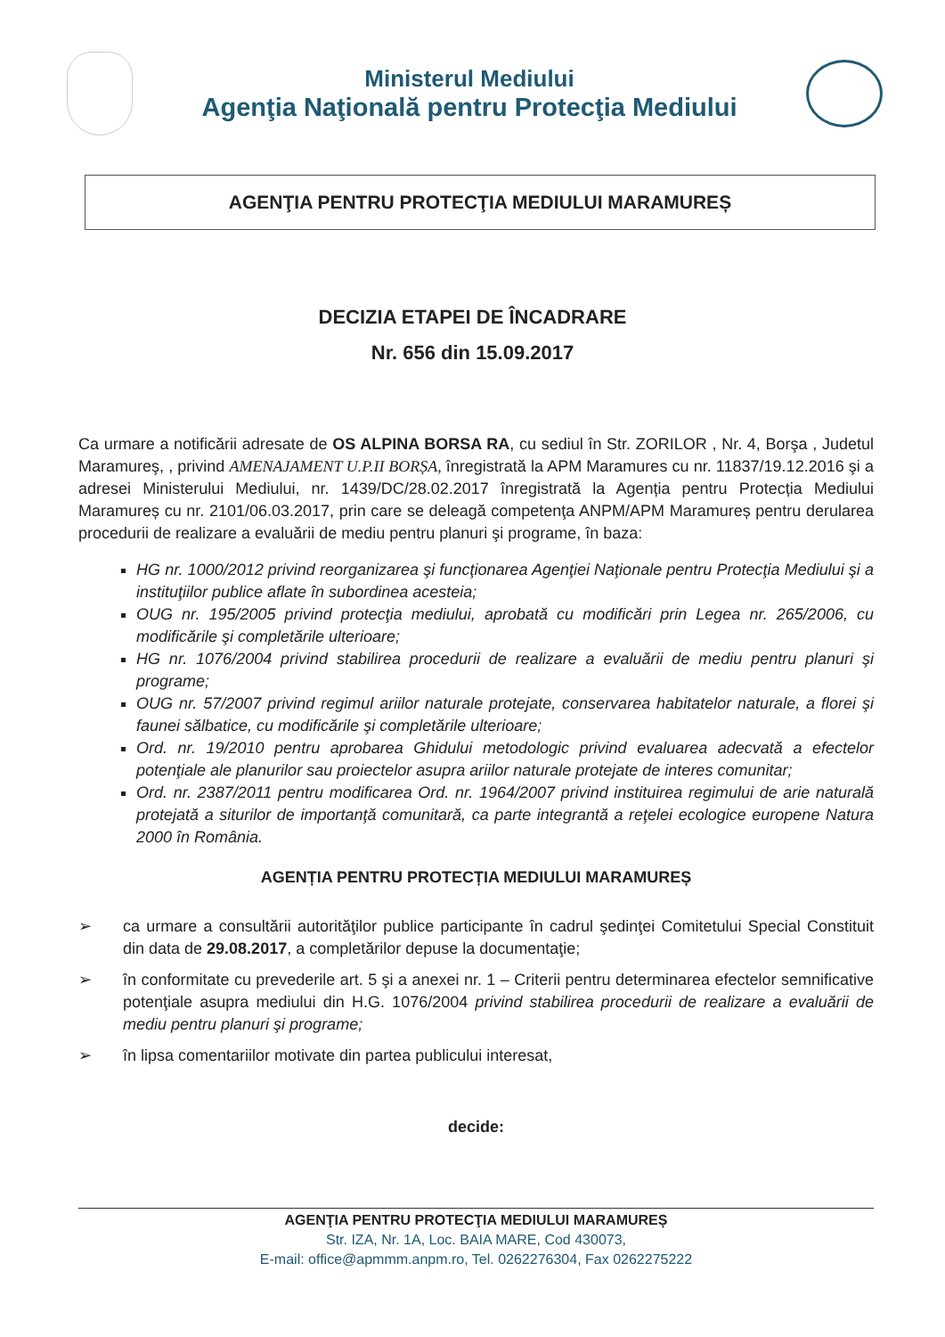Ministerul Mediului
Agenţia Naţională pentru Protecţia Mediului
AGENŢIA PENTRU PROTECŢIA MEDIULUI MARAMUREȘ
DECIZIA ETAPEI DE ÎNCADRARE
Nr. 656 din 15.09.2017
Ca urmare a notificării adresate de OS ALPINA BORSA RA, cu sediul în Str. ZORILOR , Nr. 4, Borşa , Judetul Maramureş, , privind AMENAJAMENT U.P.II BORȘA, înregistrată la APM Maramures cu nr. 11837/19.12.2016 şi a adresei Ministerului Mediului, nr. 1439/DC/28.02.2017 înregistrată la Agenția pentru Protecția Mediului Maramureș cu nr. 2101/06.03.2017, prin care se deleagă competenţa ANPM/APM Maramureș pentru derularea procedurii de realizare a evaluării de mediu pentru planuri şi programe, în baza:
HG nr. 1000/2012 privind reorganizarea şi funcţionarea Agenţiei Naţionale pentru Protecţia Mediului şi a instituţiilor publice aflate în subordinea acesteia;
OUG nr. 195/2005 privind protecţia mediului, aprobată cu modificări prin Legea nr. 265/2006, cu modificările şi completările ulterioare;
HG nr. 1076/2004 privind stabilirea procedurii de realizare a evaluării de mediu pentru planuri şi programe;
OUG nr. 57/2007 privind regimul ariilor naturale protejate, conservarea habitatelor naturale, a florei şi faunei sălbatice, cu modificările şi completările ulterioare;
Ord. nr. 19/2010 pentru aprobarea Ghidului metodologic privind evaluarea adecvată a efectelor potenţiale ale planurilor sau proiectelor asupra ariilor naturale protejate de interes comunitar;
Ord. nr. 2387/2011 pentru modificarea Ord. nr. 1964/2007 privind instituirea regimului de arie naturală protejată a siturilor de importanţă comunitară, ca parte integrantă a reţelei ecologice europene Natura 2000 în România.
AGENȚIA PENTRU PROTECȚIA MEDIULUI MARAMUREȘ
➢ ca urmare a consultării autorităţilor publice participante în cadrul şedinţei Comitetului Special Constituit din data de 29.08.2017, a completărilor depuse la documentaţie;
➢ în conformitate cu prevederile art. 5 şi a anexei nr. 1 – Criterii pentru determinarea efectelor semnificative potenţiale asupra mediului din H.G. 1076/2004 privind stabilirea procedurii de realizare a evaluării de mediu pentru planuri şi programe;
➢ în lipsa comentariilor motivate din partea publicului interesat,
decide:
AGENŢIA PENTRU PROTECŢIA MEDIULUI MARAMUREȘ
Str. IZA, Nr. 1A, Loc. BAIA MARE, Cod 430073,
E-mail: office@apmmm.anpm.ro, Tel. 0262276304, Fax 0262275222